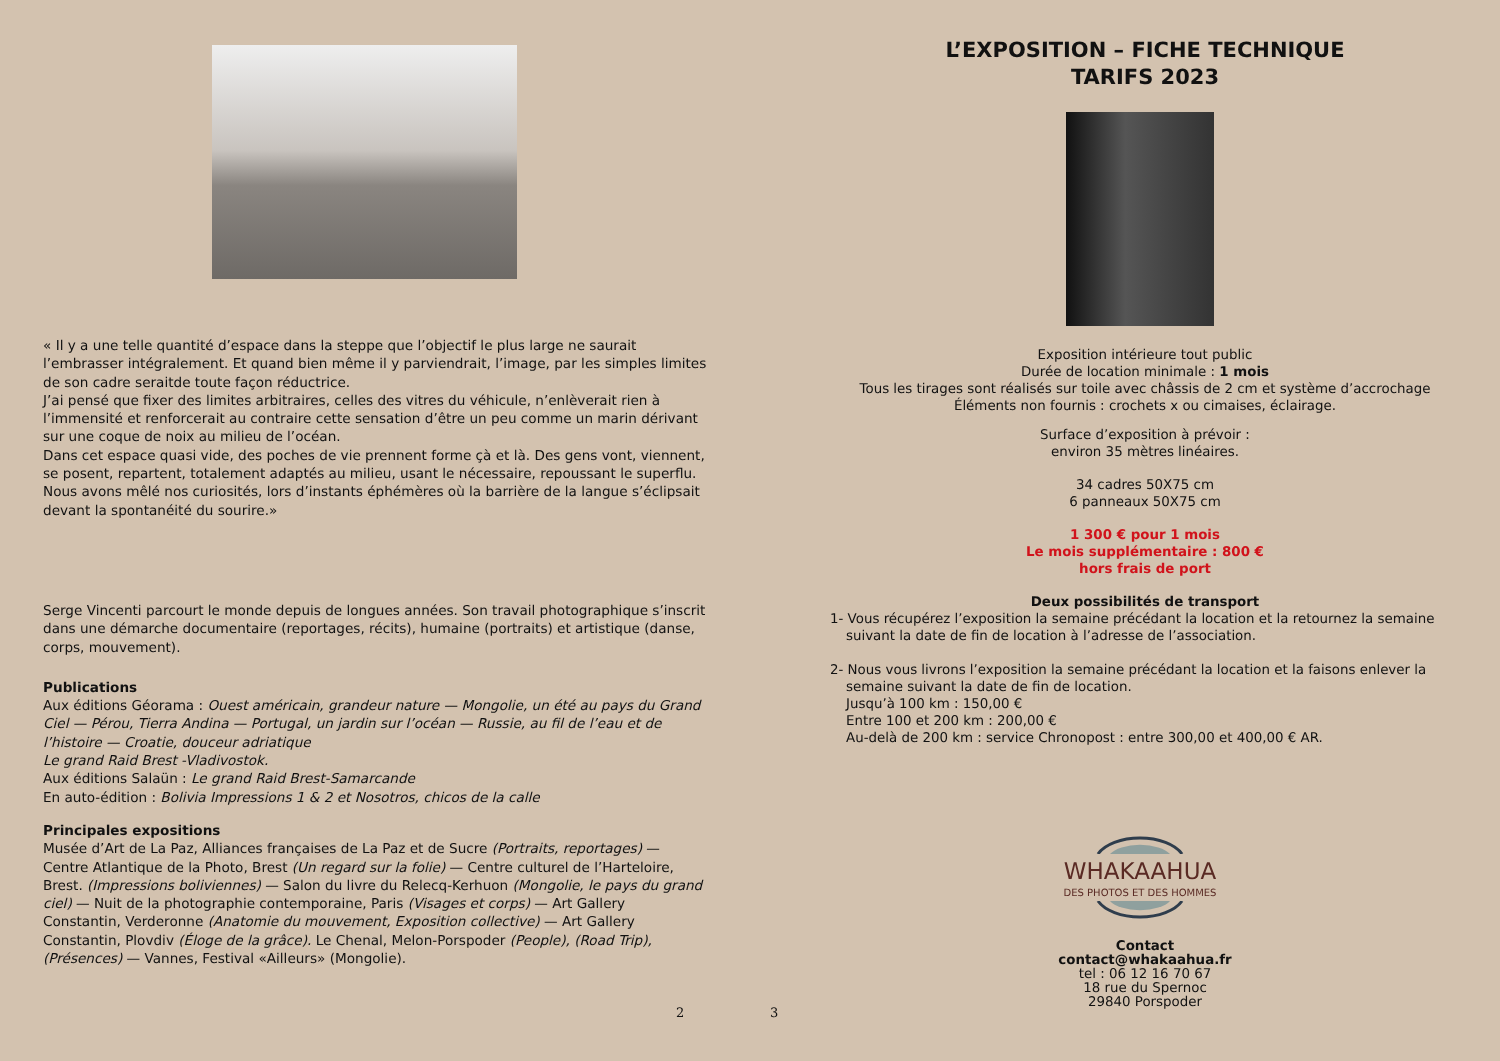« Il y a une telle quantité d’espace dans la steppe que l’objectif le plus large ne saurait l’embrasser intégralement. Et quand bien même il y parviendrait, l’image, par les simples limites de son cadre seraitde toute façon réductrice.
J’ai pensé que fixer des limites arbitraires, celles des vitres du véhicule, n’enlèverait rien à l’immensité et renforcerait au contraire cette sensation d’être un peu comme un marin dérivant sur une coque de noix au milieu de l’océan.
Dans cet espace quasi vide, des poches de vie prennent forme çà et là. Des gens vont, viennent, se posent, repartent, totalement adaptés au milieu, usant le nécessaire, repoussant le superflu. Nous avons mêlé nos curiosités, lors d’instants éphémères où la barrière de la langue s’éclipsait
devant la spontanéité du sourire.»
Serge Vincenti parcourt le monde depuis de longues années. Son travail photographique s’inscrit dans une démarche documentaire (reportages, récits), humaine (portraits) et artistique (danse, corps, mouvement).
Publications
Aux éditions Géorama : Ouest américain, grandeur nature — Mongolie, un été au pays du Grand Ciel — Pérou, Tierra Andina — Portugal, un jardin sur l’océan — Russie, au fil de l’eau et de l’histoire — Croatie, douceur adriatique
Le grand Raid Brest -Vladivostok.
Aux éditions Salaün : Le grand Raid Brest-Samarcande
En auto-édition : Bolivia Impressions 1 & 2 et Nosotros, chicos de la calle
Principales expositions
Musée d’Art de La Paz, Alliances françaises de La Paz et de Sucre (Portraits, reportages) — Centre Atlantique de la Photo, Brest (Un regard sur la folie) — Centre culturel de l’Harteloire, Brest. (Impressions boliviennes) — Salon du livre du Relecq-Kerhuon (Mongolie, le pays du grand ciel) — Nuit de la photographie contemporaine, Paris (Visages et corps) — Art Gallery Constantin, Verderonne (Anatomie du mouvement, Exposition collective) — Art Gallery Constantin, Plovdiv (Éloge de la grâce). Le Chenal, Melon-Porspoder (People), (Road Trip), (Présences) — Vannes, Festival «Ailleurs» (Mongolie).
2
3
L’EXPOSITION – FICHE TECHNIQUE
TARIFS 2023
Exposition intérieure tout public
Durée de location minimale : 1 mois
Tous les tirages sont réalisés sur toile avec châssis de 2 cm et système d’accrochage
Éléments non fournis : crochets x ou cimaises, éclairage.
Surface d’exposition à prévoir :
environ 35 mètres linéaires.
34 cadres 50X75 cm
6 panneaux 50X75 cm
1 300 € pour 1 mois
Le mois supplémentaire : 800 €
hors frais de port
Deux possibilités de transport
1- Vous récupérez l’exposition la semaine précédant la location et la retournez la semaine suivant la date de fin de location à l’adresse de l’association.
2- Nous vous livrons l’exposition la semaine précédant la location et la faisons enlever la semaine suivant la date de fin de location.
Jusqu’à 100 km : 150,00 €
Entre 100 et 200 km : 200,00 €
Au-delà de 200 km : service Chronopost : entre 300,00 et 400,00 € AR.
WHAKAAHUA
DES PHOTOS ET DES HOMMES
Contact
contact@whakaahua.fr
tel : 06 12 16 70 67
18 rue du Spernoc
29840 Porspoder